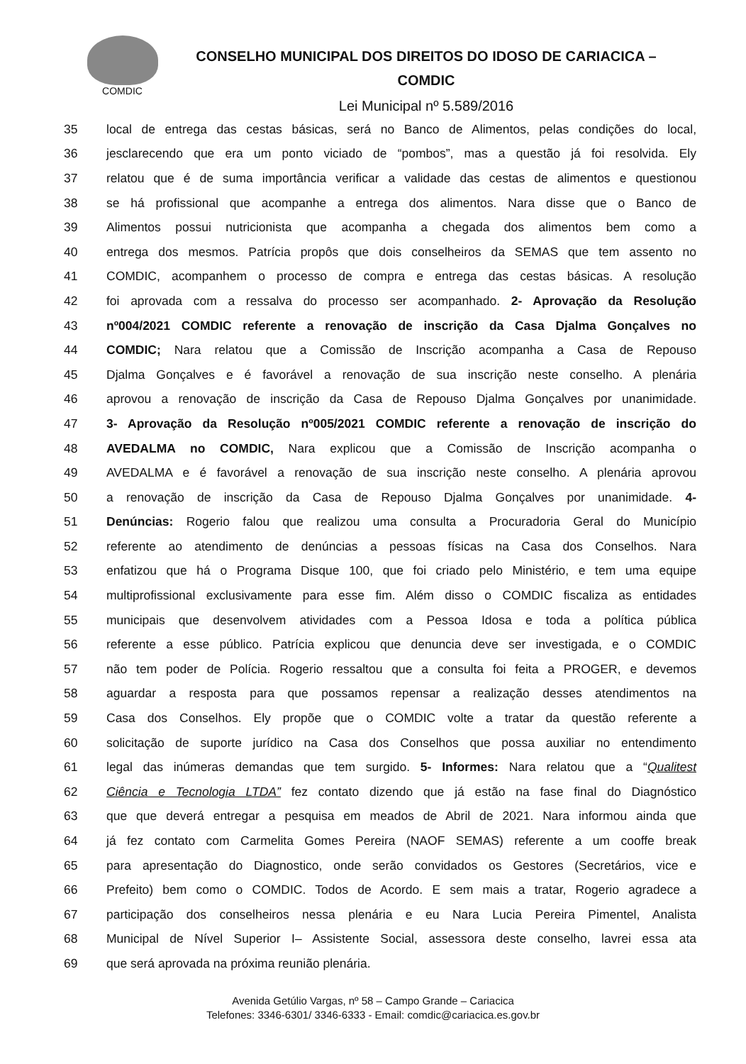COMDIC
CONSELHO MUNICIPAL DOS DIREITOS DO IDOSO DE CARIACICA –
COMDIC
Lei Municipal nº 5.589/2016
35 local de entrega das cestas básicas, será no Banco de Alimentos, pelas condições do local,
36 jesclarecendo que era um ponto viciado de “pombos”, mas a questão já foi resolvida. Ely
37 relatou que é de suma importância verificar a validade das cestas de alimentos e questionou
38 se há profissional que acompanhe a entrega dos alimentos. Nara disse que o Banco de
39 Alimentos possui nutricionista que acompanha a chegada dos alimentos bem como a
40 entrega dos mesmos. Patrícia propôs que dois conselheiros da SEMAS que tem assento no
41 COMDIC, acompanhem o processo de compra e entrega das cestas básicas. A resolução
42 foi aprovada com a ressalva do processo ser acompanhado. 2- Aprovação da Resolução
43 nº004/2021 COMDIC referente a renovação de inscrição da Casa Djalma Gonçalves no
44 COMDIC; Nara relatou que a Comissão de Inscrição acompanha a Casa de Repouso
45 Djalma Gonçalves e é favorável a renovação de sua inscrição neste conselho. A plenária
46 aprovou a renovação de inscrição da Casa de Repouso Djalma Gonçalves por unanimidade.
47 3- Aprovação da Resolução nº005/2021 COMDIC referente a renovação de inscrição do
48 AVEDALMA no COMDIC, Nara explicou que a Comissão de Inscrição acompanha o
49 AVEDALMA e é favorável a renovação de sua inscrição neste conselho. A plenária aprovou
50 a renovação de inscrição da Casa de Repouso Djalma Gonçalves por unanimidade. 4-
51 Denúncias: Rogerio falou que realizou uma consulta a Procuradoria Geral do Município
52 referente ao atendimento de denúncias a pessoas físicas na Casa dos Conselhos. Nara
53 enfatizou que há o Programa Disque 100, que foi criado pelo Ministério, e tem uma equipe
54 multiprofissional exclusivamente para esse fim. Além disso o COMDIC fiscaliza as entidades
55 municipais que desenvolvem atividades com a Pessoa Idosa e toda a política pública
56 referente a esse público. Patrícia explicou que denuncia deve ser investigada, e o COMDIC
57 não tem poder de Polícia. Rogerio ressaltou que a consulta foi feita a PROGER, e devemos
58 aguardar a resposta para que possamos repensar a realização desses atendimentos na
59 Casa dos Conselhos. Ely propõe que o COMDIC volte a tratar da questão referente a
60 solicitação de suporte jurídico na Casa dos Conselhos que possa auxiliar no entendimento
61 legal das inúmeras demandas que tem surgido. 5- Informes: Nara relatou que a “Qualitest
62 Ciência e Tecnologia LTDA” fez contato dizendo que já estão na fase final do Diagnóstico
63 que que deverá entregar a pesquisa em meados de Abril de 2021. Nara informou ainda que
64 já fez contato com Carmelita Gomes Pereira (NAOF SEMAS) referente a um cooffe break
65 para apresentação do Diagnostico, onde serão convidados os Gestores (Secretários, vice e
66 Prefeito) bem como o COMDIC. Todos de Acordo. E sem mais a tratar, Rogerio agradece a
67 participação dos conselheiros nessa plenária e eu Nara Lucia Pereira Pimentel, Analista
68 Municipal de Nível Superior I– Assistente Social, assessora deste conselho, lavrei essa ata
69 que será aprovada na próxima reunião plenária.
Avenida Getúlio Vargas, nº 58 – Campo Grande – Cariacica
Telefones: 3346-6301/ 3346-6333 - Email: comdic@cariacica.es.gov.br